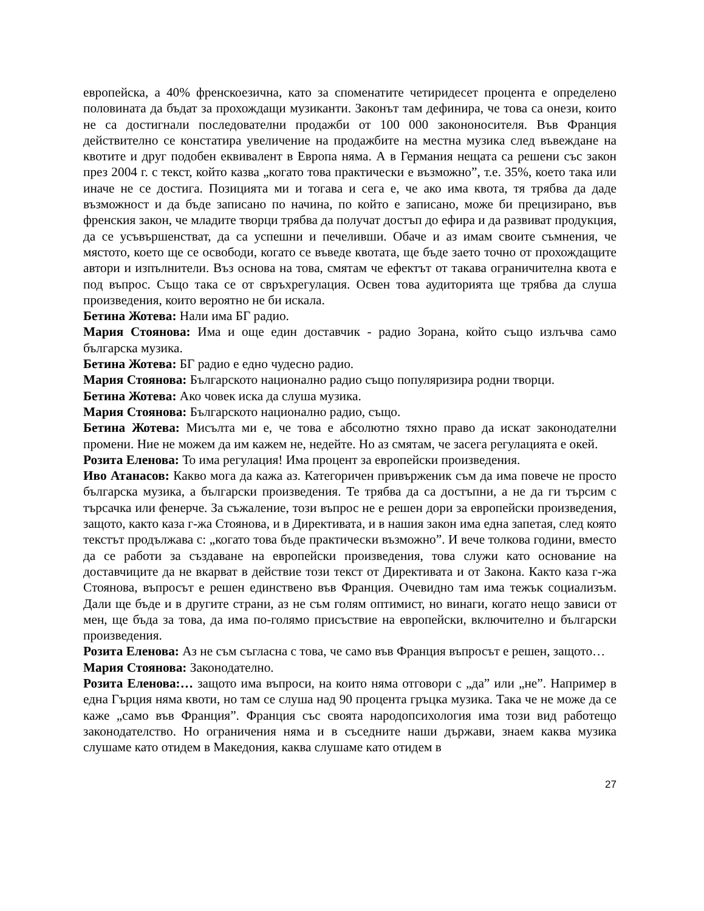европейска, а 40% френскоезична, като за споменатите четиридесет процента е определено половината да бъдат за прохождащи музиканти. Законът там дефинира, че това са онези, които не са достигнали последователни продажби от 100 000 закононосителя. Във Франция действително се констатира увеличение на продажбите на местна музика след въвеждане на квотите и друг подобен еквивалент в Европа няма. А в Германия нещата са решени със закон през 2004 г. с текст, който казва „когато това практически е възможно”, т.е. 35%, което така или иначе не се достига. Позицията ми и тогава и сега е, че ако има квота, тя трябва да даде възможност и да бъде записано по начина, по който е записано, може би прецизирано, във френския закон, че младите творци трябва да получат достъп до ефира и да развиват продукция, да се усъвършенстват, да са успешни и печеливши. Обаче и аз имам своите съмнения, че мястото, което ще се освободи, когато се въведе квотата, ще бъде заето точно от прохождащите автори и изпълнители. Въз основа на това, смятам че ефектът от такава ограничителна квота е под въпрос. Също така се от свръхрегулация. Освен това аудиторията ще трябва да слуша произведения, които вероятно не би искала.
Бетина Жотева: Нали има БГ радио.
Мария Стоянова: Има и още един доставчик - радио Зорана, който също излъчва само българска музика.
Бетина Жотева: БГ радио е едно чудесно радио.
Мария Стоянова: Българското национално радио също популяризира родни творци.
Бетина Жотева: Ако човек иска да слуша музика.
Мария Стоянова: Българското национално радио, също.
Бетина Жотева: Мисълта ми е, че това е абсолютно тяхно право да искат законодателни промени. Ние не можем да им кажем не, недейте. Но аз смятам, че засега регулацията е окей.
Розита Еленова: То има регулация! Има процент за европейски произведения.
Иво Атанасов: Какво мога да кажа аз. Категоричен привърженик съм да има повече не просто българска музика, а български произведения. Те трябва да са достъпни, а не да ги търсим с търсачка или фенерче. За съжаление, този въпрос не е решен дори за европейски произведения, защото, както каза г-жа Стоянова, и в Директивата, и в нашия закон има една запетая, след която текстът продължава с: „когато това бъде практически възможно”. И вече толкова години, вместо да се работи за създаване на европейски произведения, това служи като основание на доставчиците да не вкарват в действие този текст от Директивата и от Закона. Както каза г-жа Стоянова, въпросът е решен единствено във Франция. Очевидно там има тежък социализъм. Дали ще бъде и в другите страни, аз не съм голям оптимист, но винаги, когато нещо зависи от мен, ще бъда за това, да има по-голямо присъствие на европейски, включително и български произведения.
Розита Еленова: Аз не съм съгласна с това, че само във Франция въпросът е решен, защото…
Мария Стоянова: Законодателно.
Розита Еленова:… защото има въпроси, на които няма отговори с „да” или „не”. Например в една Гърция няма квоти, но там се слуша над 90 процента гръцка музика. Така че не може да се каже „само във Франция”. Франция със своята народопсихология има този вид работещо законодателство. Но ограничения няма и в съседните наши държави, знаем каква музика слушаме като отидем в Македония, каква слушаме като отидем в
27